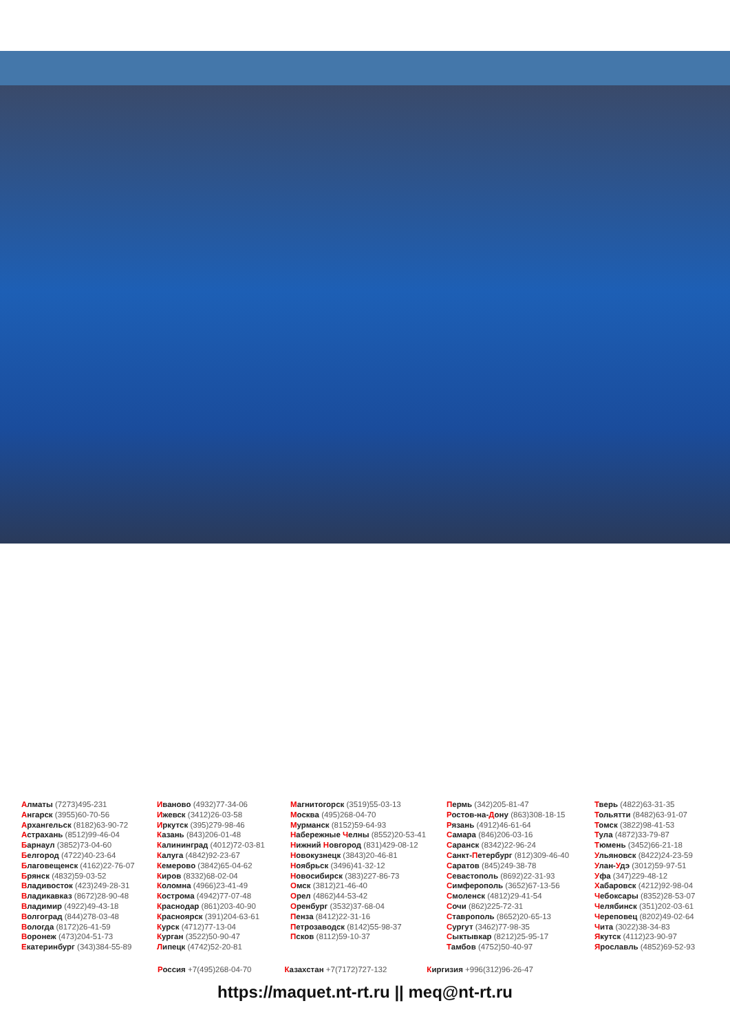Алматы (7273)495-231
Ангарск (3955)60-70-56
Архангельск (8182)63-90-72
Астрахань (8512)99-46-04
Барнаул (3852)73-04-60
Белгород (4722)40-23-64
Благовещенск (4162)22-76-07
Брянск (4832)59-03-52
Владивосток (423)249-28-31
Владикавказ (8672)28-90-48
Владимир (4922)49-43-18
Волгоград (844)278-03-48
Вологда (8172)26-41-59
Воронеж (473)204-51-73
Екатеринбург (343)384-55-89
Иваново (4932)77-34-06
Ижевск (3412)26-03-58
Иркутск (395)279-98-46
Казань (843)206-01-48
Калининград (4012)72-03-81
Калуга (4842)92-23-67
Кемерово (3842)65-04-62
Киров (8332)68-02-04
Коломна (4966)23-41-49
Кострома (4942)77-07-48
Краснодар (861)203-40-90
Красноярск (391)204-63-61
Курск (4712)77-13-04
Курган (3522)50-90-47
Липецк (4742)52-20-81
Магнитогорск (3519)55-03-13
Москва (495)268-04-70
Мурманск (8152)59-64-93
Набережные Челны (8552)20-53-41
Нижний Новгород (831)429-08-12
Новокузнецк (3843)20-46-81
Ноябрьск (3496)41-32-12
Новосибирск (383)227-86-73
Омск (3812)21-46-40
Орел (4862)44-53-42
Оренбург (3532)37-68-04
Пенза (8412)22-31-16
Петрозаводск (8142)55-98-37
Псков (8112)59-10-37
Пермь (342)205-81-47
Ростов-на-Дону (863)308-18-15
Рязань (4912)46-61-64
Самара (846)206-03-16
Саранск (8342)22-96-24
Санкт-Петербург (812)309-46-40
Саратов (845)249-38-78
Севастополь (8692)22-31-93
Симферополь (3652)67-13-56
Смоленск (4812)29-41-54
Сочи (862)225-72-31
Ставрополь (8652)20-65-13
Сургут (3462)77-98-35
Сыктывкар (8212)25-95-17
Тамбов (4752)50-40-97
Тверь (4822)63-31-35
Тольятти (8482)63-91-07
Томск (3822)98-41-53
Тула (4872)33-79-87
Тюмень (3452)66-21-18
Ульяновск (8422)24-23-59
Улан-Удэ (3012)59-97-51
Уфа (347)229-48-12
Хабаровск (4212)92-98-04
Чебоксары (8352)28-53-07
Челябинск (351)202-03-61
Череповец (8202)49-02-64
Чита (3022)38-34-83
Якутск (4112)23-90-97
Ярославль (4852)69-52-93
Россия +7(495)268-04-70 Казахстан +7(7172)727-132 Киргизия +996(312)96-26-47
https://maquet.nt-rt.ru || meq@nt-rt.ru